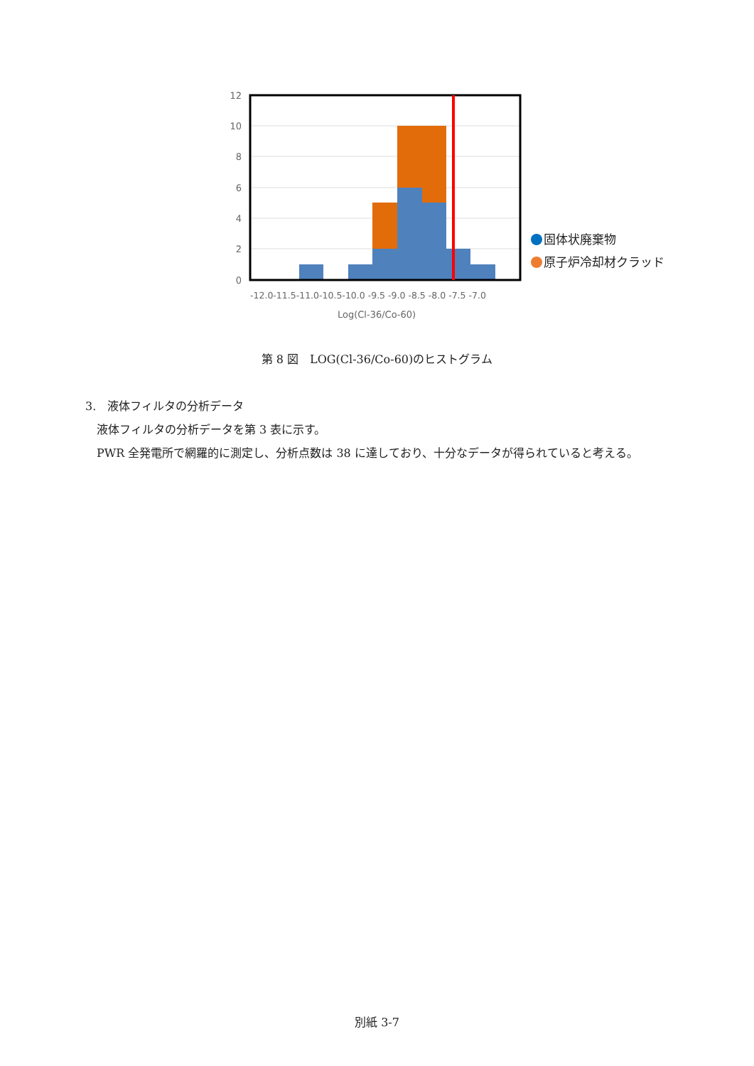12
10
8
6
4
2
0
-12.0-11.5-11.0-10.5-10.0 -9.5 -9.0 -8.5 -8.0 -7.5 -7.0
Log(Cl-36/Co-60)
固体状廃棄物
原子炉冷却材クラッド
第 8 図　LOG(Cl-36/Co-60)のヒストグラム
3.　液体フィルタの分析データ
　液体フィルタの分析データを第 3 表に示す。
　PWR 全発電所で網羅的に測定し、分析点数は 38 に達しており、十分なデータが得られていると考える。
別紙 3-7